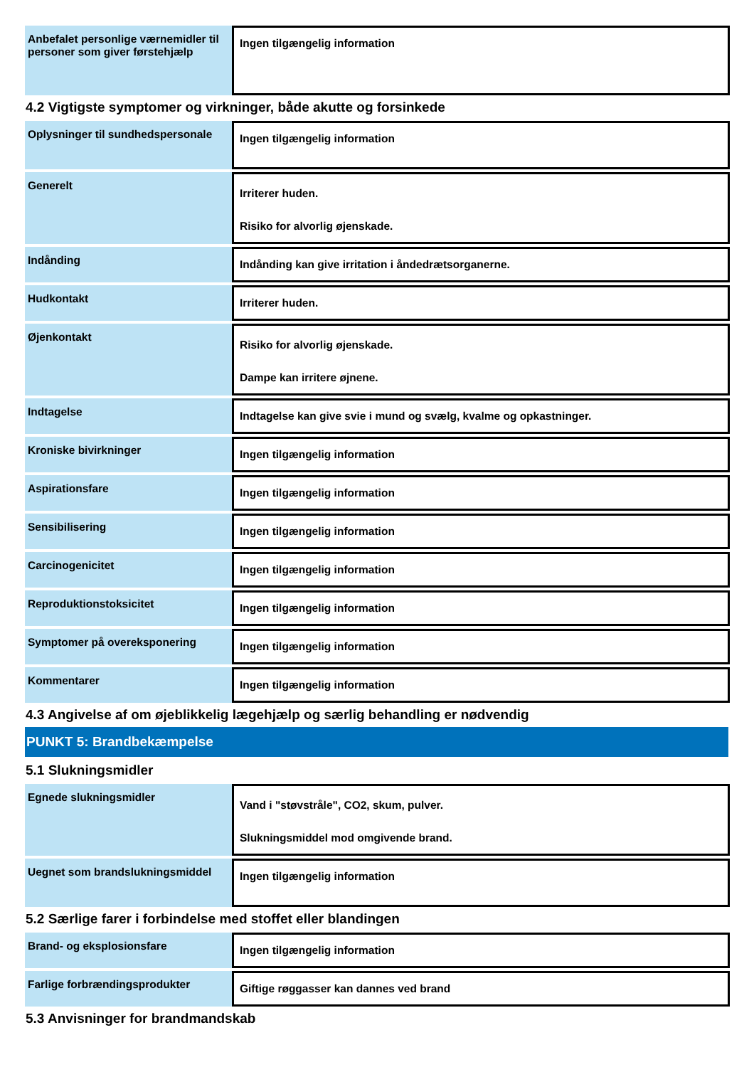| Anbefalet personlige værnemidler til personer som giver førstehjælp | Ingen tilgængelig information |
4.2 Vigtigste symptomer og virkninger, både akutte og forsinkede
| Oplysninger til sundhedspersonale | Ingen tilgængelig information |
| Generelt | Irriterer huden. Risiko for alvorlig øjenskade. |
| Indånding | Indånding kan give irritation i åndedrætsorganerne. |
| Hudkontakt | Irriterer huden. |
| Øjenkontakt | Risiko for alvorlig øjenskade. Dampe kan irritere øjnene. |
| Indtagelse | Indtagelse kan give svie i mund og svælg, kvalme og opkastninger. |
| Kroniske bivirkninger | Ingen tilgængelig information |
| Aspirationsfare | Ingen tilgængelig information |
| Sensibilisering | Ingen tilgængelig information |
| Carcinogenicitet | Ingen tilgængelig information |
| Reproduktionstoksicitet | Ingen tilgængelig information |
| Symptomer på overeksponering | Ingen tilgængelig information |
| Kommentarer | Ingen tilgængelig information |
4.3 Angivelse af om øjeblikkelig lægehjælp og særlig behandling er nødvendig
PUNKT 5: Brandbekæmpelse
5.1 Slukningsmidler
| Egnede slukningsmidler | Vand i "støvstråle", CO2, skum, pulver. Slukningsmiddel mod omgivende brand. |
| Uegnet som brandslukningsmiddel | Ingen tilgængelig information |
5.2 Særlige farer i forbindelse med stoffet eller blandingen
| Brand- og eksplosionsfare | Ingen tilgængelig information |
| Farlige forbrændingsprodukter | Giftige røggasser kan dannes ved brand |
5.3 Anvisninger for brandmandskab